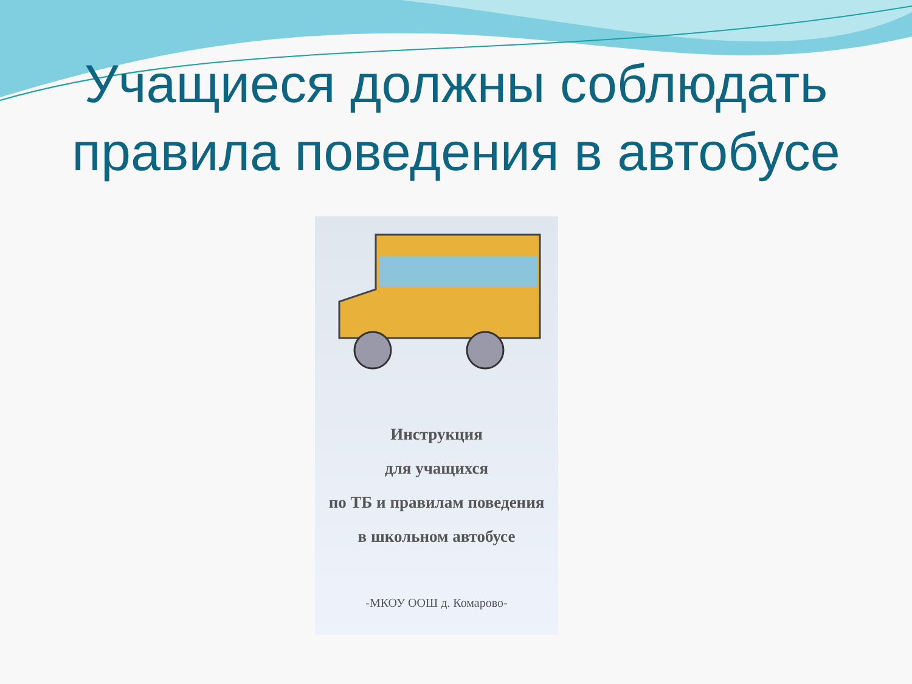Учащиеся должны соблюдать правила поведения в автобусе
Инструкция
для учащихся
по ТБ и правилам поведения
в школьном автобусе
-МКОУ ООШ д. Комарово-